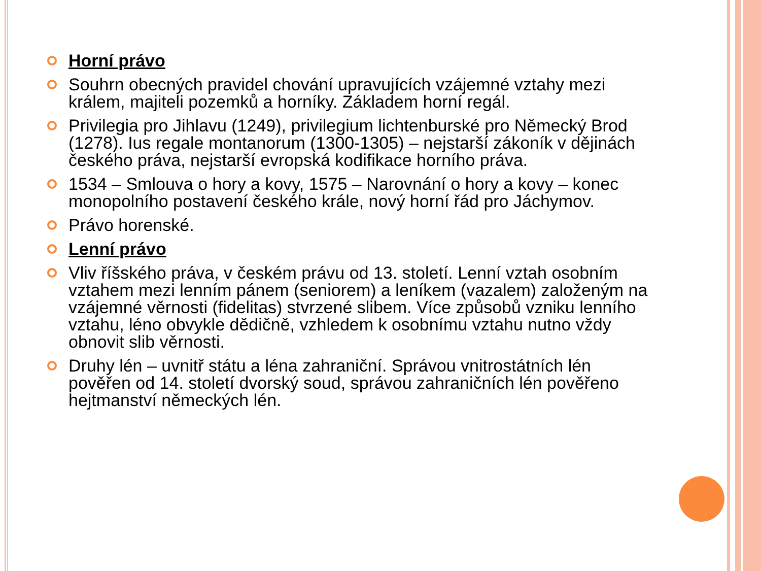Horní právo
Souhrn obecných pravidel chování upravujících vzájemné vztahy mezi králem, majiteli pozemků a horníky. Základem horní regál.
Privilegia pro Jihlavu (1249), privilegium lichtenburské pro Německý Brod (1278). Ius regale montanorum (1300-1305) – nejstarší zákoník v dějinách českého práva, nejstarší evropská kodifikace horního práva.
1534 – Smlouva o hory a kovy, 1575 – Narovnání o hory a kovy – konec monopolního postavení českého krále, nový horní řád pro Jáchymov.
Právo horenské.
Lenní právo
Vliv říšského práva, v českém právu od 13. století. Lenní vztah osobním vztahem mezi lenním pánem (seniorem) a leníkem (vazalem) založeným na vzájemné věrnosti (fidelitas) stvrzené slibem. Více způsobů vzniku lenního vztahu, léno obvykle dědičně, vzhledem k osobnímu vztahu nutno vždy obnovit slib věrnosti.
Druhy lén – uvnitř státu a léna zahraniční. Správou vnitrostátních lén pověřen od 14. století dvorský soud, správou zahraničních lén pověřeno hejtmanství německých lén.